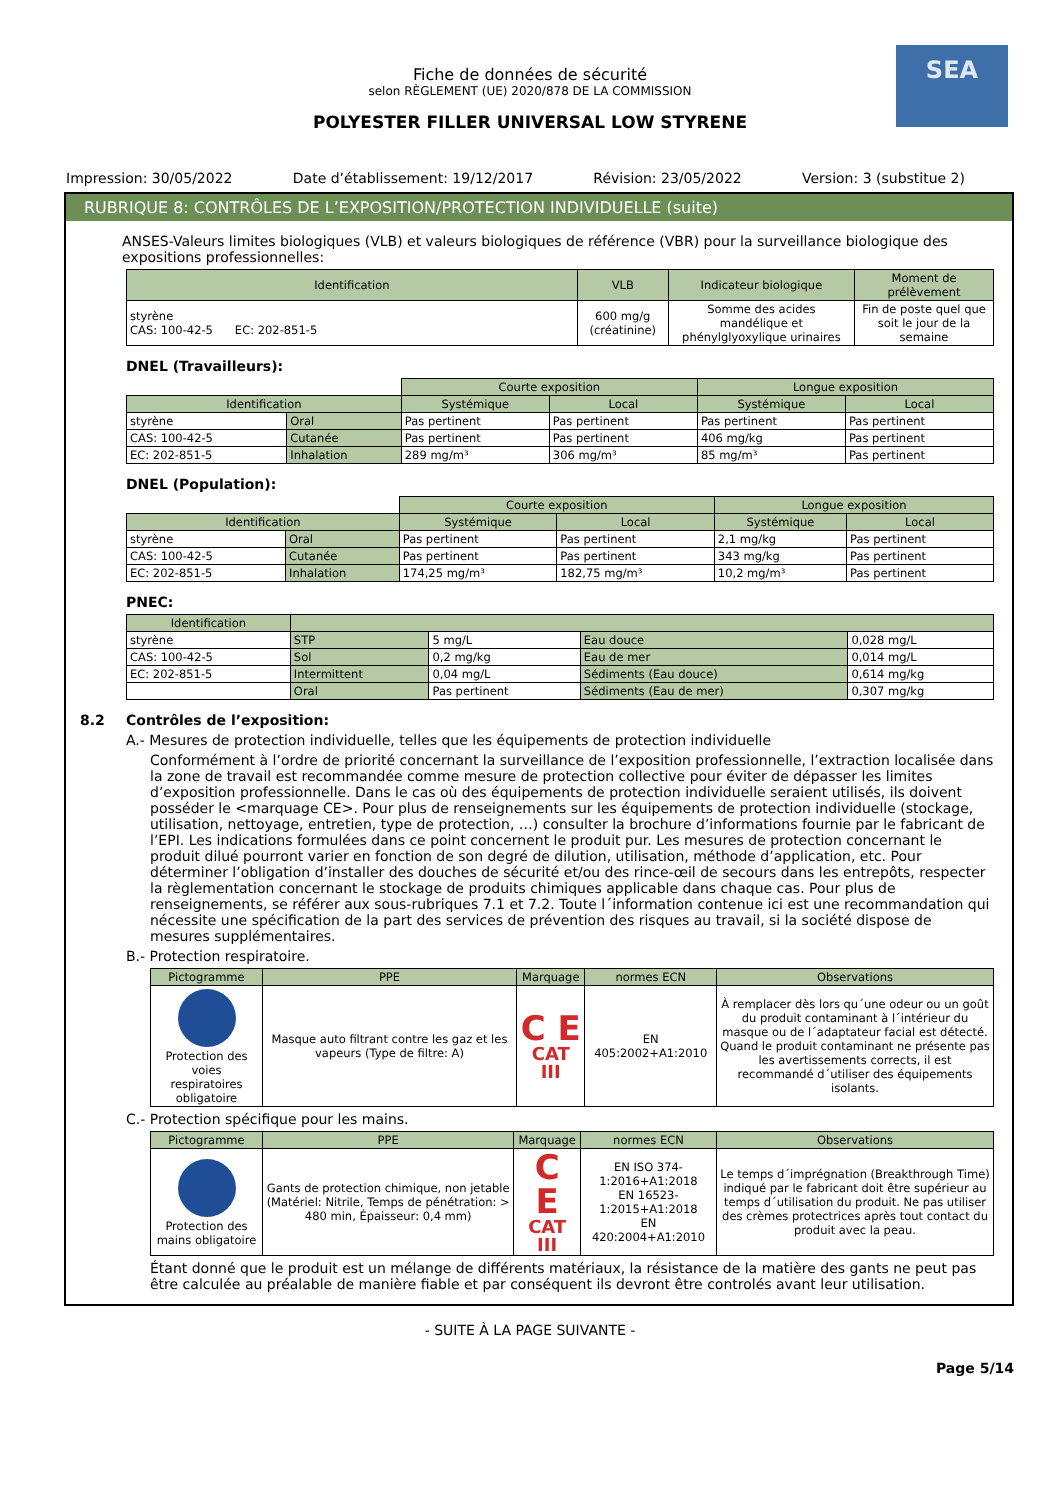SEA
Fiche de données de sécurité
selon RÈGLEMENT (UE) 2020/878 DE LA COMMISSION
POLYESTER FILLER UNIVERSAL LOW STYRENE
Impression: 30/05/2022 Date d’établissement: 19/12/2017 Révision: 23/05/2022 Version: 3 (substitue 2)
RUBRIQUE 8: CONTRÔLES DE L’EXPOSITION/PROTECTION INDIVIDUELLE (suite)
ANSES-Valeurs limites biologiques (VLB) et valeurs biologiques de référence (VBR) pour la surveillance biologique des expositions professionnelles:
| Identification | VLB | Indicateur biologique | Moment de prélèvement |
| --- | --- | --- | --- |
| styrène CAS: 100-42-5 EC: 202-851-5 | 600 mg/g (créatinine) | Somme des acides mandélique et phénylglyoxylique urinaires | Fin de poste quel que soit le jour de la semaine |
DNEL (Travailleurs):
| | | Courte exposition | | Longue exposition | |
| Identification | | Systémique | Local | Systémique | Local |
| styrène | Oral | Pas pertinent | Pas pertinent | Pas pertinent | Pas pertinent |
| CAS: 100-42-5 | Cutanée | Pas pertinent | Pas pertinent | 406 mg/kg | Pas pertinent |
| EC: 202-851-5 | Inhalation | 289 mg/m³ | 306 mg/m³ | 85 mg/m³ | Pas pertinent |
DNEL (Population):
| | | Courte exposition | | Longue exposition | |
| Identification | | Systémique | Local | Systémique | Local |
| styrène | Oral | Pas pertinent | Pas pertinent | 2,1 mg/kg | Pas pertinent |
| CAS: 100-42-5 | Cutanée | Pas pertinent | Pas pertinent | 343 mg/kg | Pas pertinent |
| EC: 202-851-5 | Inhalation | 174,25 mg/m³ | 182,75 mg/m³ | 10,2 mg/m³ | Pas pertinent |
PNEC:
| Identification | | | | |
| --- | --- | --- | --- | --- |
| styrène | STP | 5 mg/L | Eau douce | 0,028 mg/L |
| CAS: 100-42-5 | Sol | 0,2 mg/kg | Eau de mer | 0,014 mg/L |
| EC: 202-851-5 | Intermittent | 0,04 mg/L | Sédiments (Eau douce) | 0,614 mg/kg |
| | Oral | Pas pertinent | Sédiments (Eau de mer) | 0,307 mg/kg |
8.2 Contrôles de l’exposition:
A.- Mesures de protection individuelle, telles que les équipements de protection individuelle
Conformément à l’ordre de priorité concernant la surveillance de l’exposition professionnelle, l’extraction localisée dans la zone de travail est recommandée comme mesure de protection collective pour éviter de dépasser les limites d’exposition professionnelle. Dans le cas où des équipements de protection individuelle seraient utilisés, ils doivent posséder le <marquage CE>. Pour plus de renseignements sur les équipements de protection individuelle (stockage, utilisation, nettoyage, entretien, type de protection, …) consulter la brochure d’informations fournie par le fabricant de l’EPI. Les indications formulées dans ce point concernent le produit pur. Les mesures de protection concernant le produit dilué pourront varier en fonction de son degré de dilution, utilisation, méthode d’application, etc. Pour déterminer l’obligation d’installer des douches de sécurité et/ou des rince-œil de secours dans les entrepôts, respecter la règlementation concernant le stockage de produits chimiques applicable dans chaque cas. Pour plus de renseignements, se référer aux sous-rubriques 7.1 et 7.2. Toute l´information contenue ici est une recommandation qui nécessite une spécification de la part des services de prévention des risques au travail, si la société dispose de mesures supplémentaires.
B.- Protection respiratoire.
| Pictogramme | PPE | Marquage | normes ECN | Observations |
| --- | --- | --- | --- | --- |
| Protection des voies respiratoires obligatoire | Masque auto filtrant contre les gaz et les vapeurs (Type de filtre: A) | C E CAT III | EN 405:2002+A1:2010 | À remplacer dès lors qu´une odeur ou un goût du produit contaminant à l´intérieur du masque ou de l´adaptateur facial est détecté. Quand le produit contaminant ne présente pas les avertissements corrects, il est recommandé d´utiliser des équipements isolants. |
C.- Protection spécifique pour les mains.
| Pictogramme | PPE | Marquage | normes ECN | Observations |
| --- | --- | --- | --- | --- |
| Protection des mains obligatoire | Gants de protection chimique, non jetable (Matériel: Nitrile, Temps de pénétration: > 480 min, Épaisseur: 0,4 mm) | C E CAT III | EN ISO 374-1:2016+A1:2018 EN 16523-1:2015+A1:2018 EN 420:2004+A1:2010 | Le temps d´imprégnation (Breakthrough Time) indiqué par le fabricant doit être supérieur au temps d´utilisation du produit. Ne pas utiliser des crèmes protectrices après tout contact du produit avec la peau. |
Étant donné que le produit est un mélange de différents matériaux, la résistance de la matière des gants ne peut pas être calculée au préalable de manière fiable et par conséquent ils devront être controlés avant leur utilisation.
- SUITE À LA PAGE SUIVANTE -
Page 5/14